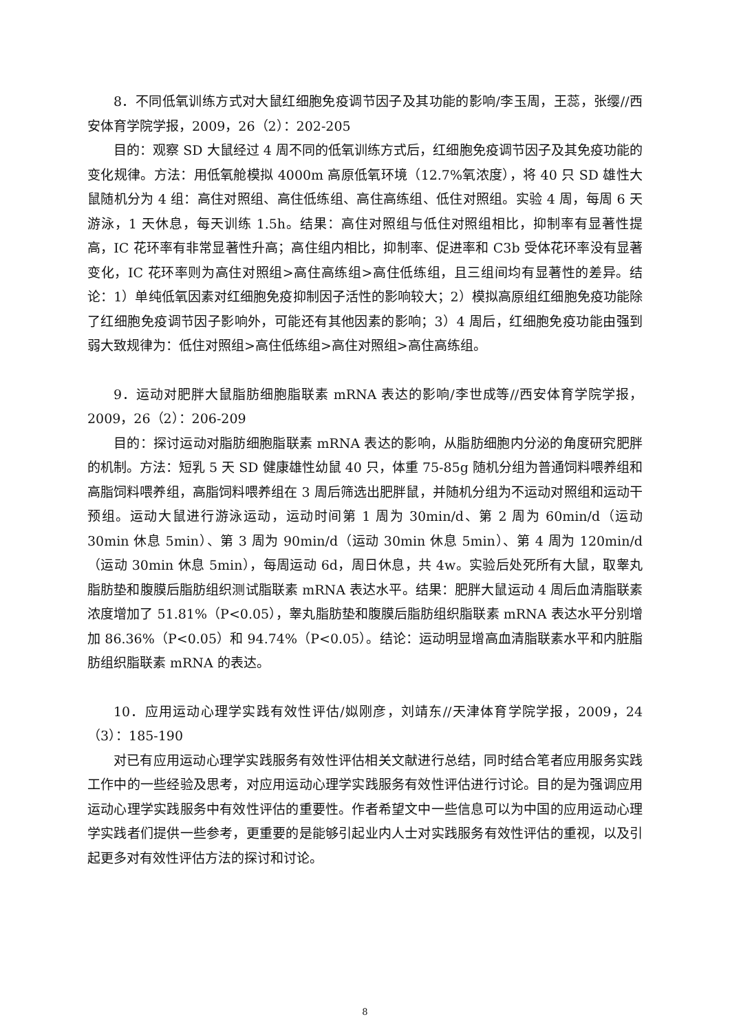8．不同低氧训练方式对大鼠红细胞免疫调节因子及其功能的影响/李玉周，王蕊，张缨//西安体育学院学报，2009，26（2）：202-205
目的：观察 SD 大鼠经过 4 周不同的低氧训练方式后，红细胞免疫调节因子及其免疫功能的变化规律。方法：用低氧舱模拟 4000m 高原低氧环境（12.7%氧浓度），将 40 只 SD 雄性大鼠随机分为 4 组：高住对照组、高住低练组、高住高练组、低住对照组。实验 4 周，每周 6 天游泳，1 天休息，每天训练 1.5h。结果：高住对照组与低住对照组相比，抑制率有显著性提高，IC 花环率有非常显著性升高；高住组内相比，抑制率、促进率和 C3b 受体花环率没有显著变化，IC 花环率则为高住对照组>高住高练组>高住低练组，且三组间均有显著性的差异。结论：1）单纯低氧因素对红细胞免疫抑制因子活性的影响较大；2）模拟高原组红细胞免疫功能除了红细胞免疫调节因子影响外，可能还有其他因素的影响；3）4 周后，红细胞免疫功能由强到弱大致规律为：低住对照组>高住低练组>高住对照组>高住高练组。
9．运动对肥胖大鼠脂肪细胞脂联素 mRNA 表达的影响/李世成等//西安体育学院学报，2009，26（2）：206-209
目的：探讨运动对脂肪细胞脂联素 mRNA 表达的影响，从脂肪细胞内分泌的角度研究肥胖的机制。方法：短乳 5 天 SD 健康雄性幼鼠 40 只，体重 75-85g 随机分组为普通饲料喂养组和高脂饲料喂养组，高脂饲料喂养组在 3 周后筛选出肥胖鼠，并随机分组为不运动对照组和运动干预组。运动大鼠进行游泳运动，运动时间第 1 周为 30min/d、第 2 周为 60min/d（运动 30min 休息 5min）、第 3 周为 90min/d（运动 30min 休息 5min）、第 4 周为 120min/d（运动 30min 休息 5min），每周运动 6d，周日休息，共 4w。实验后处死所有大鼠，取睾丸脂肪垫和腹膜后脂肪组织测试脂联素 mRNA 表达水平。结果：肥胖大鼠运动 4 周后血清脂联素浓度增加了 51.81%（P<0.05），睾丸脂肪垫和腹膜后脂肪组织脂联素 mRNA 表达水平分别增加 86.36%（P<0.05）和 94.74%（P<0.05）。结论：运动明显增高血清脂联素水平和内脏脂肪组织脂联素 mRNA 的表达。
10．应用运动心理学实践有效性评估/姒刚彦，刘靖东//天津体育学院学报，2009，24（3）：185-190
对已有应用运动心理学实践服务有效性评估相关文献进行总结，同时结合笔者应用服务实践工作中的一些经验及思考，对应用运动心理学实践服务有效性评估进行讨论。目的是为强调应用运动心理学实践服务中有效性评估的重要性。作者希望文中一些信息可以为中国的应用运动心理学实践者们提供一些参考，更重要的是能够引起业内人士对实践服务有效性评估的重视，以及引起更多对有效性评估方法的探讨和讨论。
8